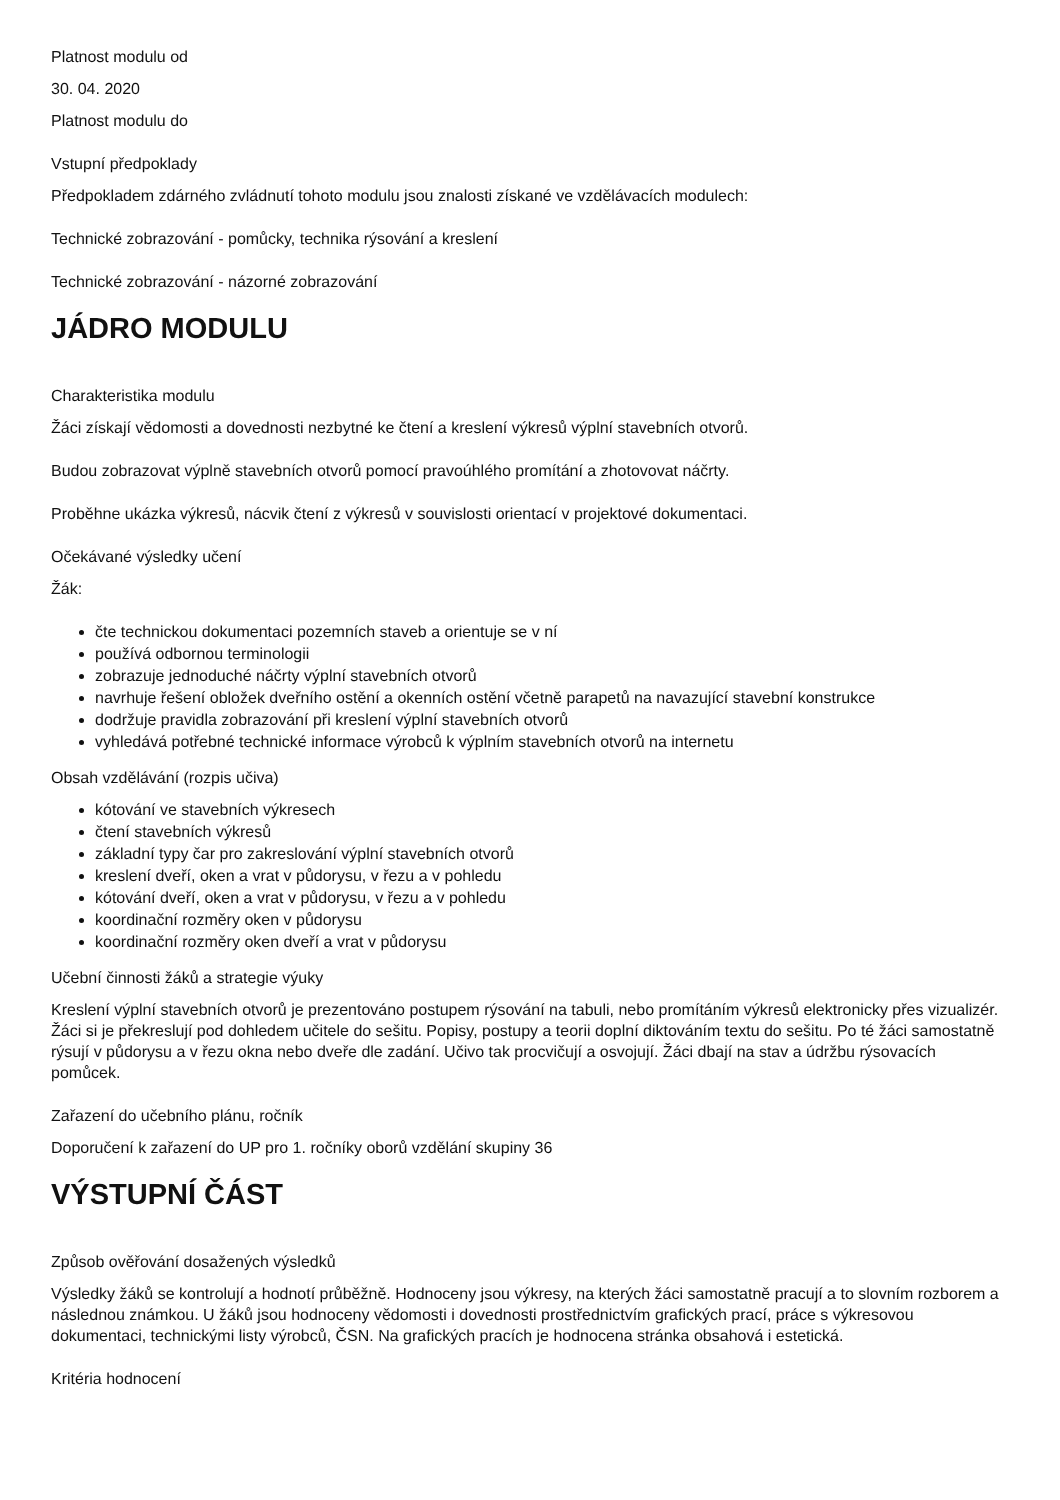Platnost modulu od
30. 04. 2020
Platnost modulu do
Vstupní předpoklady
Předpokladem zdárného zvládnutí tohoto modulu jsou znalosti získané ve vzdělávacích modulech:
Technické zobrazování - pomůcky, technika rýsování a kreslení
Technické zobrazování - názorné zobrazování
JÁDRO MODULU
Charakteristika modulu
Žáci získají vědomosti a dovednosti nezbytné ke čtení a kreslení výkresů výplní stavebních otvorů.
Budou zobrazovat výplně stavebních otvorů pomocí pravoúhlého promítání a zhotovovat náčrty.
Proběhne ukázka výkresů, nácvik čtení z výkresů v souvislosti orientací v projektové dokumentaci.
Očekávané výsledky učení
Žák:
čte technickou dokumentaci pozemních staveb a orientuje se v ní
používá odbornou terminologii
zobrazuje jednoduché náčrty výplní stavebních otvorů
navrhuje řešení obložek dveřního ostění a okenních ostění včetně parapetů na navazující stavební konstrukce
dodržuje pravidla zobrazování při kreslení výplní stavebních otvorů
vyhledává potřebné technické informace výrobců k výplním stavebních otvorů na internetu
Obsah vzdělávání (rozpis učiva)
kótování ve stavebních výkresech
čtení stavebních výkresů
základní typy čar pro zakreslování výplní stavebních otvorů
kreslení dveří, oken a vrat v půdorysu, v řezu a v pohledu
kótování dveří, oken a vrat v půdorysu, v řezu a v pohledu
koordinační rozměry oken v půdorysu
koordinační rozměry oken dveří a vrat v půdorysu
Učební činnosti žáků a strategie výuky
Kreslení výplní stavebních otvorů je prezentováno postupem rýsování na tabuli, nebo promítáním výkresů elektronicky přes vizualizér. Žáci si je překreslují pod dohledem učitele do sešitu. Popisy, postupy a teorii doplní diktováním textu do sešitu. Po té žáci samostatně rýsují v půdorysu a v řezu okna nebo dveře dle zadání. Učivo tak procvičují a osvojují. Žáci dbají na stav a údržbu rýsovacích pomůcek.
Zařazení do učebního plánu, ročník
Doporučení k zařazení do UP pro 1. ročníky oborů vzdělání skupiny 36
VÝSTUPNÍ ČÁST
Způsob ověřování dosažených výsledků
Výsledky žáků se kontrolují a hodnotí průběžně. Hodnoceny jsou výkresy, na kterých žáci samostatně pracují a to slovním rozborem a následnou známkou. U žáků jsou hodnoceny vědomosti i dovednosti prostřednictvím grafických prací, práce s výkresovou dokumentaci, technickými listy výrobců, ČSN. Na grafických pracích je hodnocena stránka obsahová i estetická.
Kritéria hodnocení